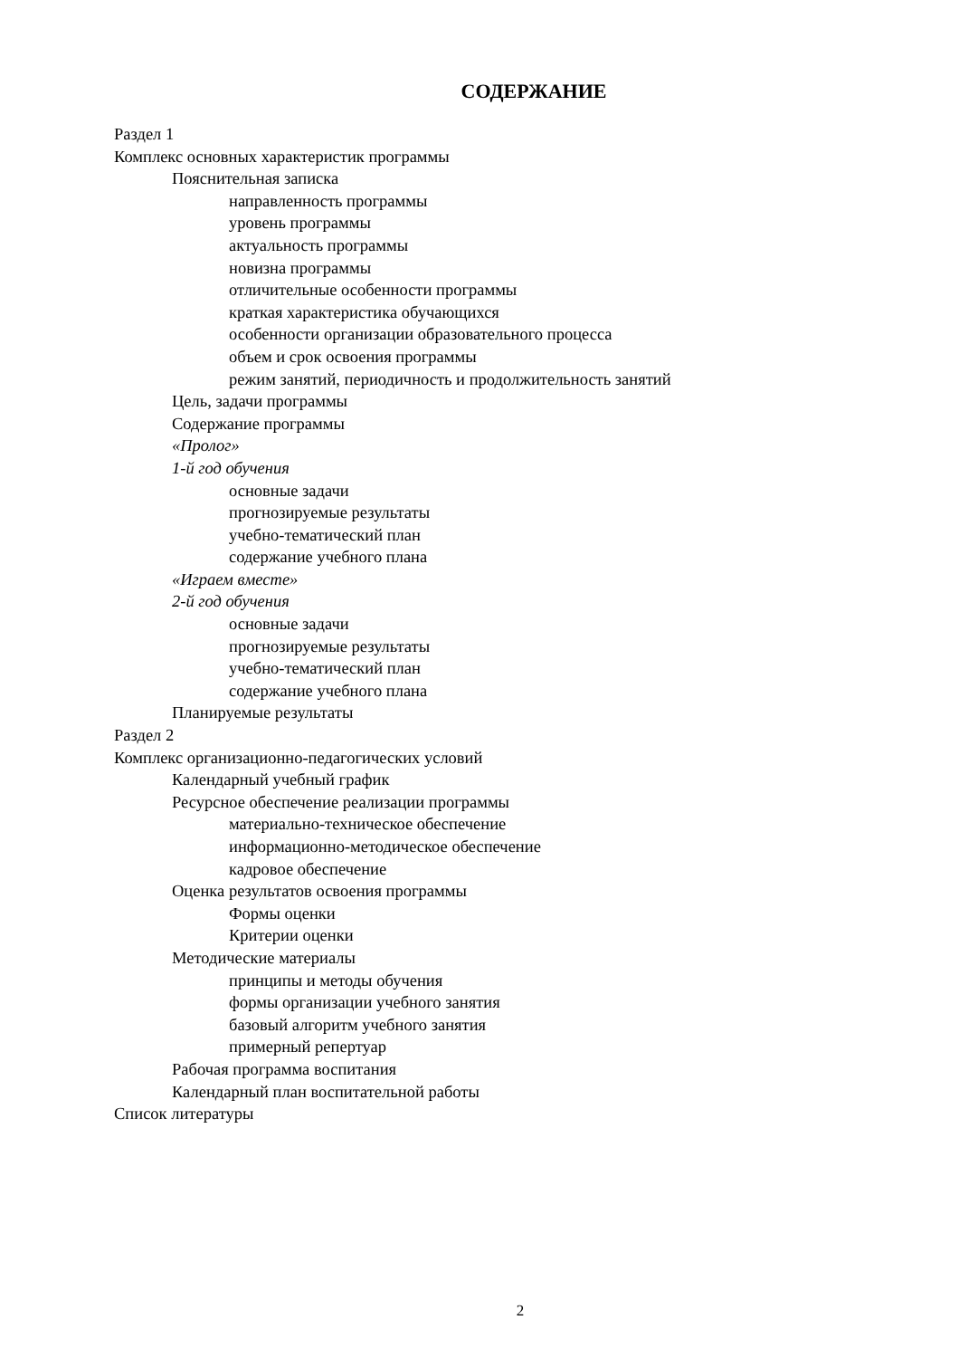СОДЕРЖАНИЕ
Раздел 1
Комплекс основных характеристик программы
Пояснительная записка
направленность программы
уровень программы
актуальность программы
новизна программы
отличительные особенности программы
краткая характеристика обучающихся
особенности организации образовательного процесса
объем и срок освоения программы
режим занятий, периодичность и продолжительность занятий
Цель, задачи программы
Содержание программы
«Пролог»
1-й год обучения
основные задачи
прогнозируемые результаты
учебно-тематический план
содержание учебного плана
«Играем вместе»
2-й год обучения
основные задачи
прогнозируемые результаты
учебно-тематический план
содержание учебного плана
Планируемые результаты
Раздел 2
Комплекс организационно-педагогических условий
Календарный учебный график
Ресурсное обеспечение реализации программы
материально-техническое обеспечение
информационно-методическое обеспечение
кадровое обеспечение
Оценка результатов освоения программы
Формы оценки
Критерии оценки
Методические материалы
принципы и методы обучения
формы организации учебного занятия
базовый алгоритм учебного занятия
примерный репертуар
Рабочая программа воспитания
Календарный план воспитательной работы
Список литературы
2